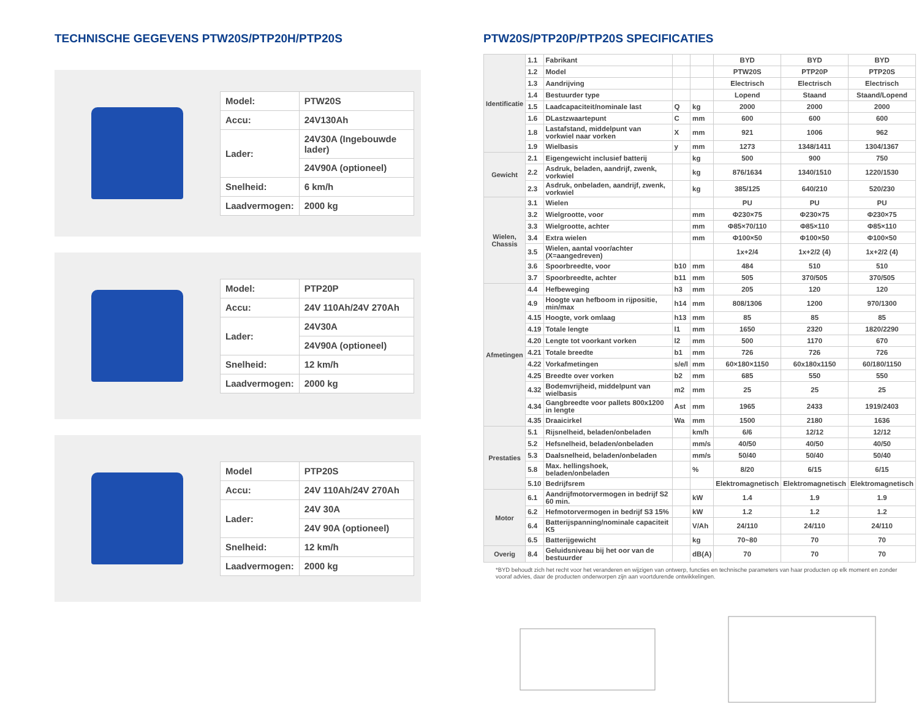TECHNISCHE GEGEVENS PTW20S/PTP20H/PTP20S
| Model: | PTW20S |
| Accu: | 24V130Ah |
| Lader: | 24V30A (Ingebouwde lader) |
| | 24V90A (optioneel) |
| Snelheid: | 6 km/h |
| Laadvermogen: | 2000 kg |
| Model: | PTP20P |
| Accu: | 24V 110Ah/24V 270Ah |
| Lader: | 24V30A |
| | 24V90A (optioneel) |
| Snelheid: | 12 km/h |
| Laadvermogen: | 2000 kg |
| Model | PTP20S |
| Accu: | 24V 110Ah/24V 270Ah |
| Lader: | 24V 30A |
| | 24V 90A (optioneel) |
| Snelheid: | 12 km/h |
| Laadvermogen: | 2000 kg |
PTW20S/PTP20P/PTP20S SPECIFICATIES
| Identificatie | 1.1 | Fabrikant | | | BYD | BYD | BYD |
| | 1.2 | Model | | | PTW20S | PTP20P | PTP20S |
| | 1.3 | Aandrijving | | | Electrisch | Electrisch | Electrisch |
| | 1.4 | Bestuurder type | | | Lopend | Staand | Staand/Lopend |
| | 1.5 | Laadcapaciteit/nominale last | Q | kg | 2000 | 2000 | 2000 |
| | 1.6 | DLastzwaartepunt | C | mm | 600 | 600 | 600 |
| | 1.8 | Lastafstand, middelpunt van vorkwiel naar vorken | X | mm | 921 | 1006 | 962 |
| | 1.9 | Wielbasis | y | mm | 1273 | 1348/1411 | 1304/1367 |
| Gewicht | 2.1 | Eigengewicht inclusief batterij | | kg | 500 | 900 | 750 |
| | 2.2 | Asdruk, beladen, aandrijf, zwenk, vorkwiel | | kg | 876/1634 | 1340/1510 | 1220/1530 |
| | 2.3 | Asdruk, onbeladen, aandrijf, zwenk, vorkwiel | | kg | 385/125 | 640/210 | 520/230 |
| Wielen, Chassis | 3.1 | Wielen | | | PU | PU | PU |
| | 3.2 | Wielgrootte, voor | | mm | Φ230×75 | Φ230×75 | Φ230×75 |
| | 3.3 | Wielgrootte, achter | | mm | Φ85×70/110 | Φ85×110 | Φ85×110 |
| | 3.4 | Extra wielen | | mm | Φ100×50 | Φ100×50 | Φ100×50 |
| | 3.5 | Wielen, aantal voor/achter (X=aangedreven) | | | 1x+2/4 | 1x+2/2 (4) | 1x+2/2 (4) |
| | 3.6 | Spoorbreedte, voor | b10 | mm | 484 | 510 | 510 |
| | 3.7 | Spoorbreedte, achter | b11 | mm | 505 | 370/505 | 370/505 |
| Afmetingen | 4.4 | Hefbeweging | h3 | mm | 205 | 120 | 120 |
| | 4.9 | Hoogte van hefboom in rijpositie, min/max | h14 | mm | 808/1306 | 1200 | 970/1300 |
| | 4.15 | Hoogte, vork omlaag | h13 | mm | 85 | 85 | 85 |
| | 4.19 | Totale lengte | l1 | mm | 1650 | 2320 | 1820/2290 |
| | 4.20 | Lengte tot voorkant vorken | l2 | mm | 500 | 1170 | 670 |
| | 4.21 | Totale breedte | b1 | mm | 726 | 726 | 726 |
| | 4.22 | Vorkafmetingen | s/e/l | mm | 60×180×1150 | 60x180x1150 | 60/180/1150 |
| | 4.25 | Breedte over vorken | b2 | mm | 685 | 550 | 550 |
| | 4.32 | Bodemvrijheid, middelpunt van wielbasis | m2 | mm | 25 | 25 | 25 |
| | 4.34 | Gangbreedte voor pallets 800x1200 in lengte | Ast | mm | 1965 | 2433 | 1919/2403 |
| | 4.35 | Draaicirkel | Wa | mm | 1500 | 2180 | 1636 |
| Prestaties | 5.1 | Rijsnelheid, beladen/onbeladen | | km/h | 6/6 | 12/12 | 12/12 |
| | 5.2 | Hefsnelheid, beladen/onbeladen | | mm/s | 40/50 | 40/50 | 40/50 |
| | 5.3 | Daalsnelheid, beladen/onbeladen | | mm/s | 50/40 | 50/40 | 50/40 |
| | 5.8 | Max. hellingshoek, beladen/onbeladen | | % | 8/20 | 6/15 | 6/15 |
| | 5.10 | Bedrijfsrem | | | Elektromagnetisch | Elektromagnetisch | Elektromagnetisch |
| Motor | 6.1 | Aandrijfmotorvermogen in bedrijf S2 60 min. | | kW | 1.4 | 1.9 | 1.9 |
| | 6.2 | Hefmotorvermogen in bedrijf S3 15% | | kW | 1.2 | 1.2 | 1.2 |
| | 6.4 | Batterijspanning/nominale capaciteit K5 | | V/Ah | 24/110 | 24/110 | 24/110 |
| | 6.5 | Batterijgewicht | | kg | 70~80 | 70 | 70 |
| Overig | 8.4 | Geluidsniveau bij het oor van de bestuurder | | dB(A) | 70 | 70 | 70 |
*BYD behoudt zich het recht voor het veranderen en wijzigen van ontwerp, functies en technische parameters van haar producten op elk moment en zonder vooraf advies, daar de producten onderworpen zijn aan voortdurende ontwikkelingen.